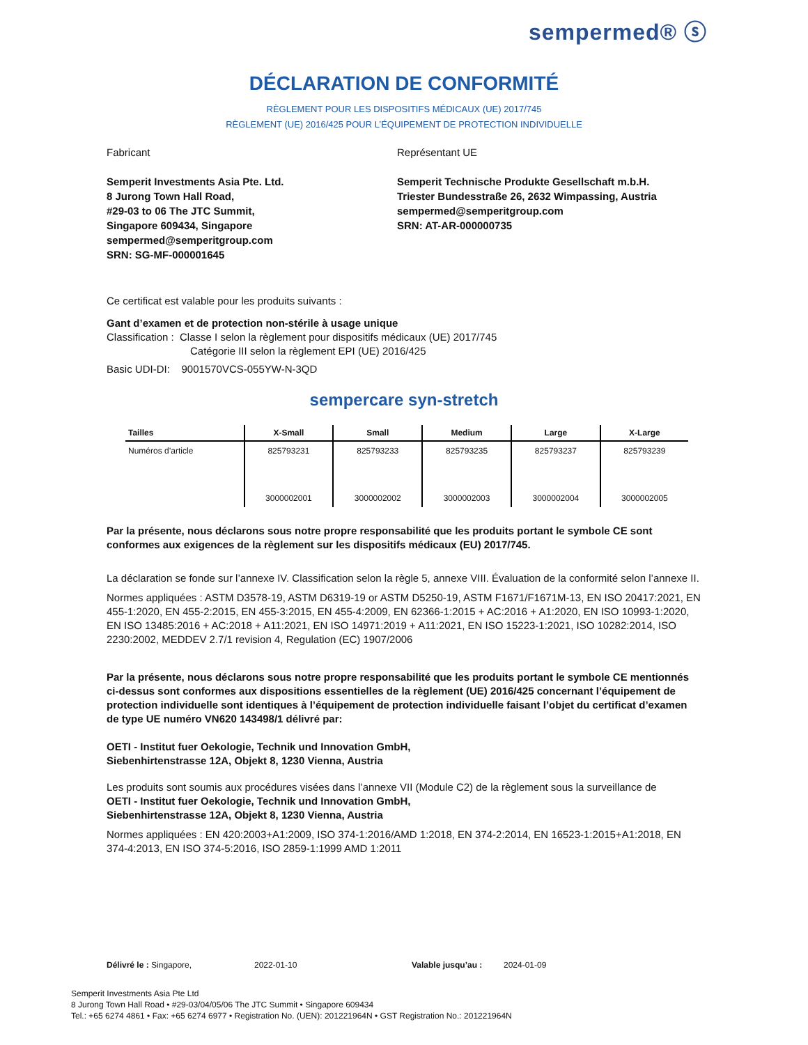sempermed® ⓢ
DÉCLARATION DE CONFORMITÉ
RÈGLEMENT POUR LES DISPOSITIFS MÉDICAUX (UE) 2017/745
RÈGLEMENT (UE) 2016/425 POUR L’ÉQUIPEMENT DE PROTECTION INDIVIDUELLE
Fabricant
Semperit Investments Asia Pte. Ltd.
8 Jurong Town Hall Road,
#29-03 to 06 The JTC Summit,
Singapore 609434, Singapore
sempermed@semperitgroup.com
SRN: SG-MF-000001645
Représentant UE
Semperit Technische Produkte Gesellschaft m.b.H.
Triester Bundesstraße 26, 2632 Wimpassing, Austria
sempermed@semperitgroup.com
SRN: AT-AR-000000735
Ce certificat est valable pour les produits suivants :
Gant d’examen et de protection non-stérile à usage unique
Classification : Classe I selon la règlement pour dispositifs médicaux (UE) 2017/745
Catégorie III selon la règlement EPI (UE) 2016/425
Basic UDI-DI: 9001570VCS-055YW-N-3QD
sempercare syn-stretch
| Tailles | X-Small | Small | Medium | Large | X-Large |
| --- | --- | --- | --- | --- | --- |
| Numéros d’article | 825793231 | 825793233 | 825793235 | 825793237 | 825793239 |
| | 3000002001 | 3000002002 | 3000002003 | 3000002004 | 3000002005 |
Par la présente, nous déclarons sous notre propre responsabilité que les produits portant le symbole CE sont conformes aux exigences de la règlement sur les dispositifs médicaux (EU) 2017/745.
La déclaration se fonde sur l’annexe IV. Classification selon la règle 5, annexe VIII. Évaluation de la conformité selon l’annexe II.
Normes appliquées : ASTM D3578-19, ASTM D6319-19 or ASTM D5250-19, ASTM F1671/F1671M-13, EN ISO 20417:2021, EN 455-1:2020, EN 455-2:2015, EN 455-3:2015, EN 455-4:2009, EN 62366-1:2015 + AC:2016 + A1:2020, EN ISO 10993-1:2020, EN ISO 13485:2016 + AC:2018 + A11:2021, EN ISO 14971:2019 + A11:2021, EN ISO 15223-1:2021, ISO 10282:2014, ISO 2230:2002, MEDDEV 2.7/1 revision 4, Regulation (EC) 1907/2006
Par la présente, nous déclarons sous notre propre responsabilité que les produits portant le symbole CE mentionnés ci-dessus sont conformes aux dispositions essentielles de la règlement (UE) 2016/425 concernant l’équipement de protection individuelle sont identiques à l’équipement de protection individuelle faisant l’objet du certificat d’examen de type UE numéro VN620 143498/1 délivré par:
OETI - Institut fuer Oekologie, Technik und Innovation GmbH,
Siebenhirtenstrasse 12A, Objekt 8, 1230 Vienna, Austria
Les produits sont soumis aux procédures visées dans l’annexe VII (Module C2) de la règlement sous la surveillance de
OETI - Institut fuer Oekologie, Technik und Innovation GmbH,
Siebenhirtenstrasse 12A, Objekt 8, 1230 Vienna, Austria
Normes appliquées : EN 420:2003+A1:2009, ISO 374-1:2016/AMD 1:2018, EN 374-2:2014, EN 16523-1:2015+A1:2018, EN 374-4:2013, EN ISO 374-5:2016, ISO 2859-1:1999 AMD 1:2011
Délivré le : Singapore, 2022-01-10 Valable jusqu’au : 2024-01-09
Semperit Investments Asia Pte Ltd
8 Jurong Town Hall Road • #29-03/04/05/06 The JTC Summit • Singapore 609434
Tel.: +65 6274 4861 • Fax: +65 6274 6977 • Registration No. (UEN): 201221964N • GST Registration No.: 201221964N